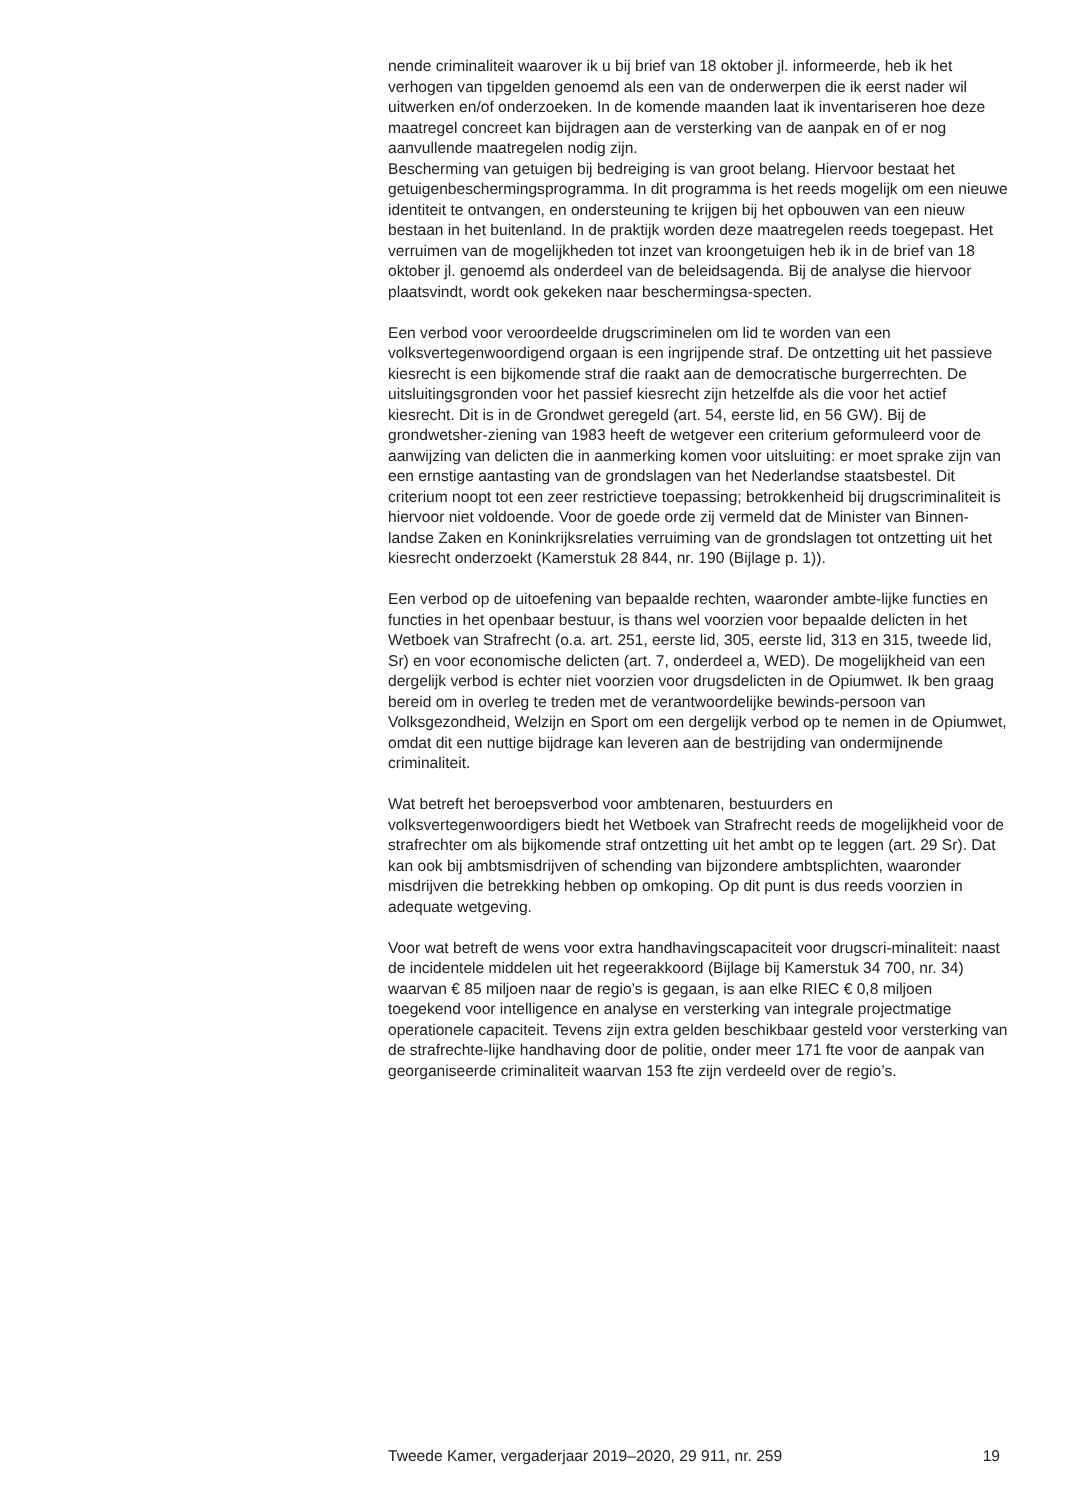nende criminaliteit waarover ik u bij brief van 18 oktober jl. informeerde, heb ik het verhogen van tipgelden genoemd als een van de onderwerpen die ik eerst nader wil uitwerken en/of onderzoeken. In de komende maanden laat ik inventariseren hoe deze maatregel concreet kan bijdragen aan de versterking van de aanpak en of er nog aanvullende maatregelen nodig zijn.
Bescherming van getuigen bij bedreiging is van groot belang. Hiervoor bestaat het getuigenbeschermingsprogramma. In dit programma is het reeds mogelijk om een nieuwe identiteit te ontvangen, en ondersteuning te krijgen bij het opbouwen van een nieuw bestaan in het buitenland. In de praktijk worden deze maatregelen reeds toegepast. Het verruimen van de mogelijkheden tot inzet van kroongetuigen heb ik in de brief van 18 oktober jl. genoemd als onderdeel van de beleidsagenda. Bij de analyse die hiervoor plaatsvindt, wordt ook gekeken naar beschermingsa-specten.
Een verbod voor veroordeelde drugscriminelen om lid te worden van een volksvertegenwoordigend orgaan is een ingrijpende straf. De ontzetting uit het passieve kiesrecht is een bijkomende straf die raakt aan de democratische burgerrechten. De uitsluitingsgronden voor het passief kiesrecht zijn hetzelfde als die voor het actief kiesrecht. Dit is in de Grondwet geregeld (art. 54, eerste lid, en 56 GW). Bij de grondwetsher-ziening van 1983 heeft de wetgever een criterium geformuleerd voor de aanwijzing van delicten die in aanmerking komen voor uitsluiting: er moet sprake zijn van een ernstige aantasting van de grondslagen van het Nederlandse staatsbestel. Dit criterium noopt tot een zeer restrictieve toepassing; betrokkenheid bij drugscriminaliteit is hiervoor niet voldoende. Voor de goede orde zij vermeld dat de Minister van Binnen-landse Zaken en Koninkrijksrelaties verruiming van de grondslagen tot ontzetting uit het kiesrecht onderzoekt (Kamerstuk 28 844, nr. 190 (Bijlage p. 1)).
Een verbod op de uitoefening van bepaalde rechten, waaronder ambte-lijke functies en functies in het openbaar bestuur, is thans wel voorzien voor bepaalde delicten in het Wetboek van Strafrecht (o.a. art. 251, eerste lid, 305, eerste lid, 313 en 315, tweede lid, Sr) en voor economische delicten (art. 7, onderdeel a, WED). De mogelijkheid van een dergelijk verbod is echter niet voorzien voor drugsdelicten in de Opiumwet. Ik ben graag bereid om in overleg te treden met de verantwoordelijke bewinds-persoon van Volksgezondheid, Welzijn en Sport om een dergelijk verbod op te nemen in de Opiumwet, omdat dit een nuttige bijdrage kan leveren aan de bestrijding van ondermijnende criminaliteit.
Wat betreft het beroepsverbod voor ambtenaren, bestuurders en volksvertegenwoordigers biedt het Wetboek van Strafrecht reeds de mogelijkheid voor de strafrechter om als bijkomende straf ontzetting uit het ambt op te leggen (art. 29 Sr). Dat kan ook bij ambtsmisdrijven of schending van bijzondere ambtsplichten, waaronder misdrijven die betrekking hebben op omkoping. Op dit punt is dus reeds voorzien in adequate wetgeving.
Voor wat betreft de wens voor extra handhavingscapaciteit voor drugscri-minaliteit: naast de incidentele middelen uit het regeerakkoord (Bijlage bij Kamerstuk 34 700, nr. 34) waarvan € 85 miljoen naar de regio’s is gegaan, is aan elke RIEC € 0,8 miljoen toegekend voor intelligence en analyse en versterking van integrale projectmatige operationele capaciteit. Tevens zijn extra gelden beschikbaar gesteld voor versterking van de strafrechte-lijke handhaving door de politie, onder meer 171 fte voor de aanpak van georganiseerde criminaliteit waarvan 153 fte zijn verdeeld over de regio’s.
Tweede Kamer, vergaderjaar 2019–2020, 29 911, nr. 259 19